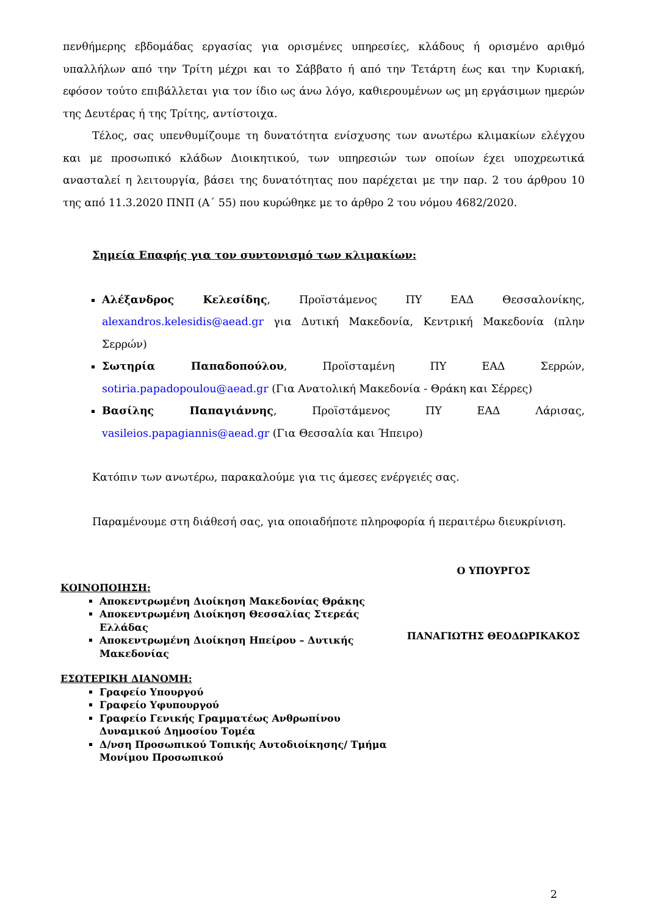πενθήμερης εβδομάδας εργασίας για ορισμένες υπηρεσίες, κλάδους ή ορισμένο αριθμό υπαλλήλων από την Τρίτη μέχρι και το Σάββατο ή από την Τετάρτη έως και την Κυριακή, εφόσον τούτο επιβάλλεται για τον ίδιο ως άνω λόγο, καθιερουμένων ως μη εργάσιμων ημερών της Δευτέρας ή της Τρίτης, αντίστοιχα.
Τέλος, σας υπενθυμίζουμε τη δυνατότητα ενίσχυσης των ανωτέρω κλιμακίων ελέγχου και με προσωπικό κλάδων Διοικητικού, των υπηρεσιών των οποίων έχει υποχρεωτικά ανασταλεί η λειτουργία, βάσει της δυνατότητας που παρέχεται με την παρ. 2 του άρθρου 10 της από 11.3.2020 ΠΝΠ (Α΄ 55) που κυρώθηκε με το άρθρο 2 του νόμου 4682/2020.
Σημεία Επαφής για τον συντονισμό των κλιμακίων:
Αλέξανδρος Κελεσίδης, Προϊστάμενος ΠΥ ΕΑΔ Θεσσαλονίκης, alexandros.kelesidis@aead.gr για Δυτική Μακεδονία, Κεντρική Μακεδονία (πλην Σερρών)
Σωτηρία Παπαδοπούλου, Προϊσταμένη ΠΥ ΕΑΔ Σερρών, sotiria.papadopoulou@aead.gr (Για Ανατολική Μακεδονία - Θράκη και Σέρρες)
Βασίλης Παπαγιάννης, Προϊστάμενος ΠΥ ΕΑΔ Λάρισας, vasileios.papagiannis@aead.gr (Για Θεσσαλία και Ήπειρο)
Κατόπιν των ανωτέρω, παρακαλούμε για τις άμεσες ενέργειές σας.
Παραμένουμε στη διάθεσή σας, για οποιαδήποτε πληροφορία ή περαιτέρω διευκρίνιση.
ΚΟΙΝΟΠΟΙΗΣΗ:
Αποκεντρωμένη Διοίκηση Μακεδονίας Θράκης
Αποκεντρωμένη Διοίκηση Θεσσαλίας Στερεάς Ελλάδας
Αποκεντρωμένη Διοίκηση Ηπείρου – Δυτικής Μακεδονίας
ΕΣΩΤΕΡΙΚΗ ΔΙΑΝΟΜΗ:
Γραφείο Υπουργού
Γραφείο Υφυπουργού
Γραφείο Γενικής Γραμματέως Ανθρωπίνου Δυναμικού Δημοσίου Τομέα
Δ/νση Προσωπικού Τοπικής Αυτοδιοίκησης/ Τμήμα Μονίμου Προσωπικού
Ο ΥΠΟΥΡΓΟΣ
ΠΑΝΑΓΙΩΤΗΣ ΘΕΟΔΩΡΙΚΑΚΟΣ
2